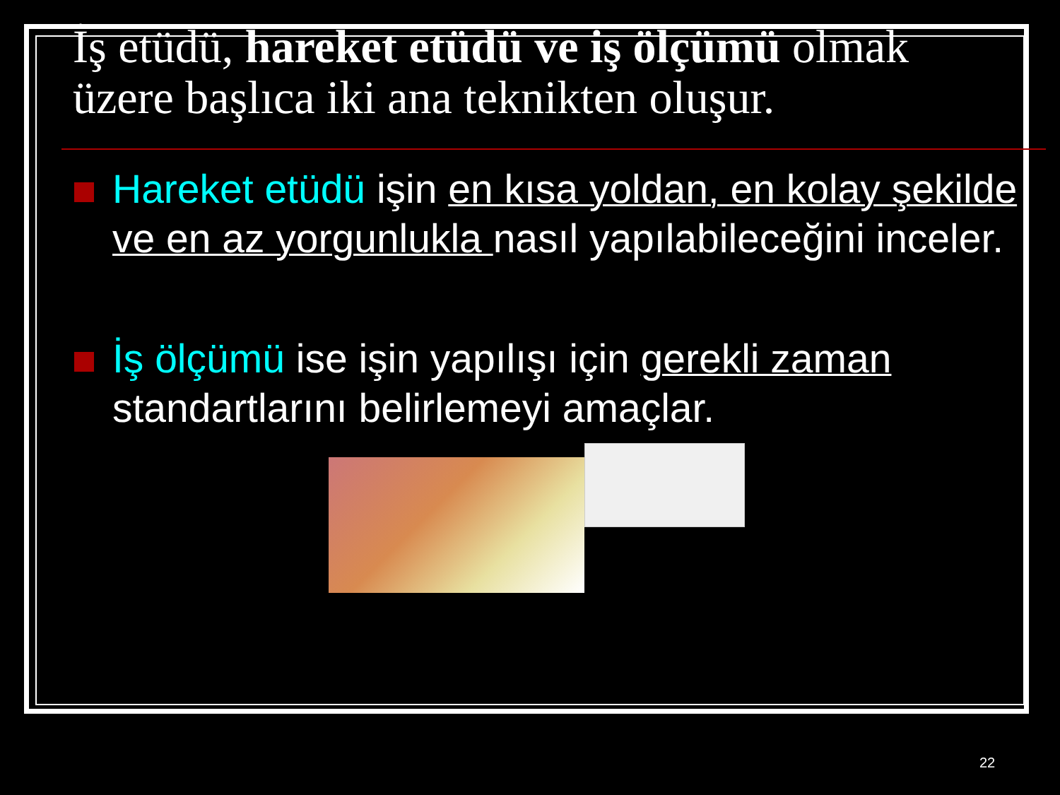İş etüdü, hareket etüdü ve iş ölçümü olmak üzere başlıca iki ana teknikten oluşur.
Hareket etüdü işin en kısa yoldan, en kolay şekilde ve en az yorgunlukla nasıl yapılabileceğini inceler.
İş ölçümü ise işin yapılışı için gerekli zaman standartlarını belirlemeyi amaçlar.
22